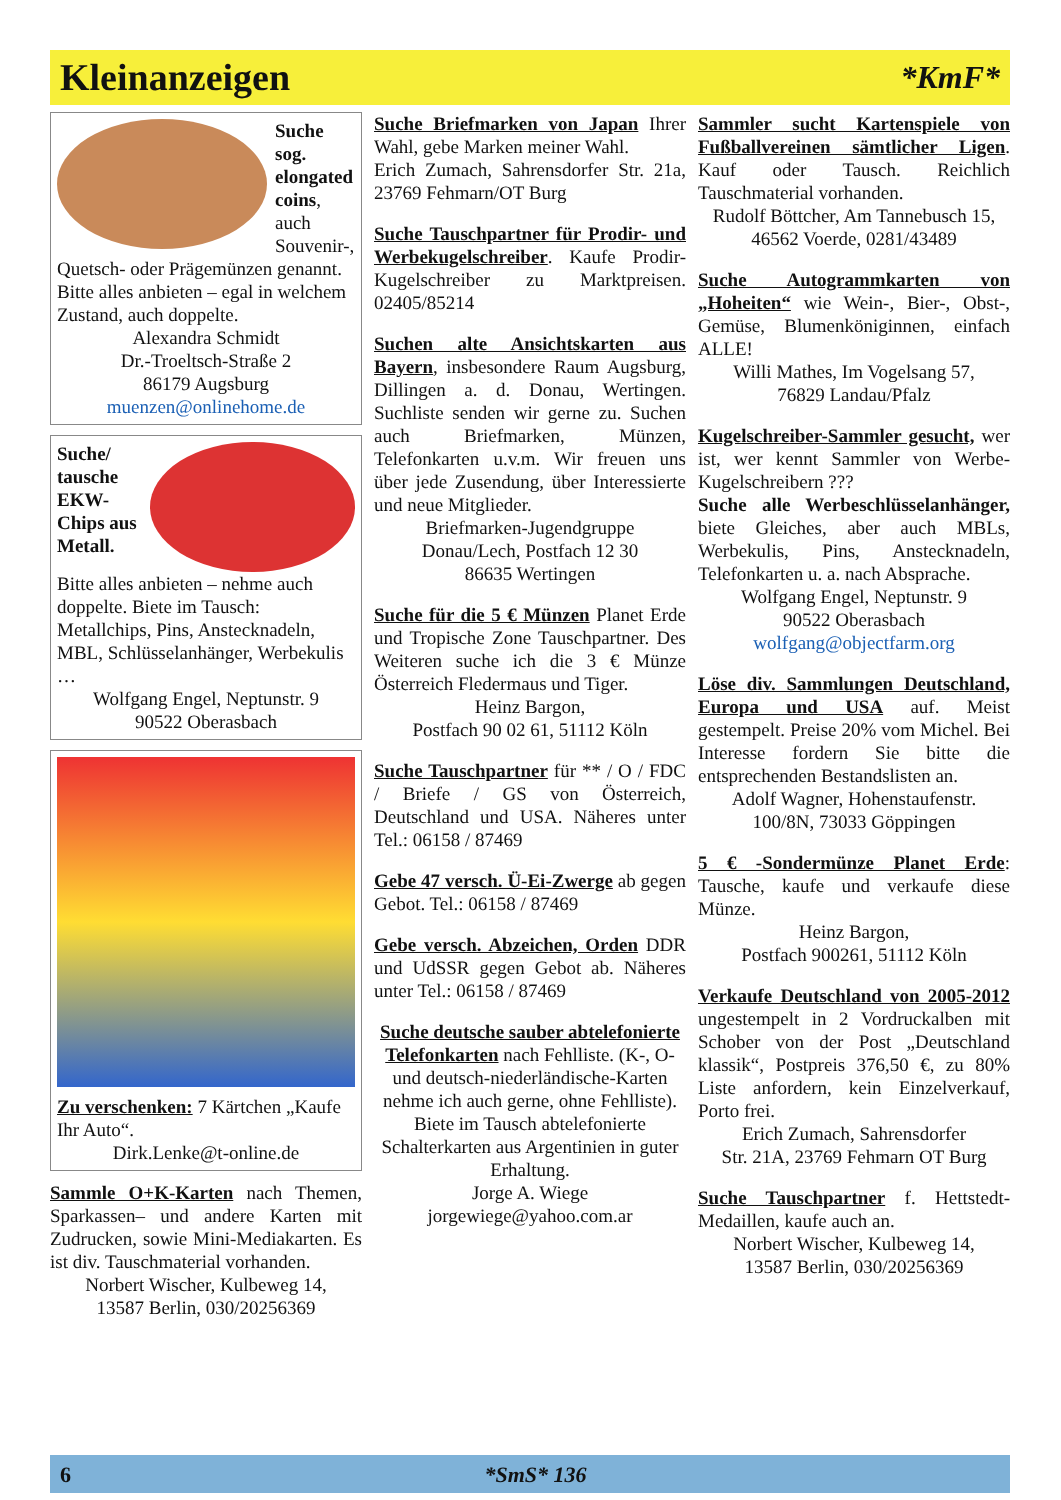Kleinanzeigen
*KmF*
Suche sog. elongated coins, auch Souvenir-, Quetsch- oder Prägemünzen genannt. Bitte alles anbieten – egal in welchem Zustand, auch doppelte.
Alexandra Schmidt
Dr.-Troeltsch-Straße 2
86179 Augsburg
muenzen@onlinehome.de
Suche/ tausche EKW-Chips aus Metall.
Bitte alles anbieten – nehme auch doppelte. Biete im Tausch: Metallchips, Pins, Anstecknadeln, MBL, Schlüsselanhänger, Werbekulis …
Wolfgang Engel, Neptunstr. 9
90522 Oberasbach
Zu verschenken: 7 Kärtchen „Kaufe Ihr Auto“.
Dirk.Lenke@t-online.de
Sammle O+K-Karten nach Themen, Sparkassen– und andere Karten mit Zudrucken, sowie Mini-Mediakarten. Es ist div. Tauschmaterial vorhanden.
Norbert Wischer, Kulbeweg 14,
13587 Berlin, 030/20256369
Suche Briefmarken von Japan Ihrer Wahl, gebe Marken meiner Wahl.
Erich Zumach, Sahrensdorfer Str. 21a, 23769 Fehmarn/OT Burg
Suche Tauschpartner für Prodir- und Werbekugelschreiber. Kaufe Prodir-Kugelschreiber zu Marktpreisen. 02405/85214
Suchen alte Ansichtskarten aus Bayern, insbesondere Raum Augsburg, Dillingen a. d. Donau, Wertingen. Suchliste senden wir gerne zu. Suchen auch Briefmarken, Münzen, Telefonkarten u.v.m. Wir freuen uns über jede Zusendung, über Interessierte und neue Mitglieder.
Briefmarken-Jugendgruppe
Donau/Lech, Postfach 12 30
86635 Wertingen
Suche für die 5 € Münzen Planet Erde und Tropische Zone Tauschpartner. Des Weiteren suche ich die 3 € Münze Österreich Fledermaus und Tiger.
Heinz Bargon,
Postfach 90 02 61, 51112 Köln
Suche Tauschpartner für ** / O / FDC / Briefe / GS von Österreich, Deutschland und USA. Näheres unter Tel.: 06158 / 87469
Gebe 47 versch. Ü-Ei-Zwerge ab gegen Gebot. Tel.: 06158 / 87469
Gebe versch. Abzeichen, Orden DDR und UdSSR gegen Gebot ab. Näheres unter Tel.: 06158 / 87469
Suche deutsche sauber abtelefonierte Telefonkarten nach Fehlliste. (K-, O- und deutsch-niederländische-Karten nehme ich auch gerne, ohne Fehlliste). Biete im Tausch abtelefonierte Schalterkarten aus Argentinien in guter Erhaltung.
Jorge A. Wiege
jorgewiege@yahoo.com.ar
Sammler sucht Kartenspiele von Fußballvereinen sämtlicher Ligen. Kauf oder Tausch. Reichlich Tauschmaterial vorhanden.
Rudolf Böttcher, Am Tannebusch 15,
46562 Voerde, 0281/43489
Suche Autogrammkarten von „Hoheiten“ wie Wein-, Bier-, Obst-, Gemüse, Blumenköniginnen, einfach ALLE!
Willi Mathes, Im Vogelsang 57,
76829 Landau/Pfalz
Kugelschreiber-Sammler gesucht, wer ist, wer kennt Sammler von Werbe-Kugelschreibern ???
Suche alle Werbeschlüsselanhänger, biete Gleiches, aber auch MBLs, Werbekulis, Pins, Anstecknadeln, Telefonkarten u. a. nach Absprache.
Wolfgang Engel, Neptunstr. 9
90522 Oberasbach
wolfgang@objectfarm.org
Löse div. Sammlungen Deutschland, Europa und USA auf. Meist gestempelt. Preise 20% vom Michel. Bei Interesse fordern Sie bitte die entsprechenden Bestandslisten an.
Adolf Wagner, Hohenstaufenstr.
100/8N, 73033 Göppingen
5 € -Sondermünze Planet Erde: Tausche, kaufe und verkaufe diese Münze.
Heinz Bargon,
Postfach 900261, 51112 Köln
Verkaufe Deutschland von 2005-2012 ungestempelt in 2 Vordruckalben mit Schober von der Post „Deutschland klassik“, Postpreis 376,50 €, zu 80% Liste anfordern, kein Einzelverkauf, Porto frei.
Erich Zumach, Sahrensdorfer
Str. 21A, 23769 Fehmarn OT Burg
Suche Tauschpartner f. Hettstedt-Medaillen, kaufe auch an.
Norbert Wischer, Kulbeweg 14,
13587 Berlin, 030/20256369
6 *SmS* 136